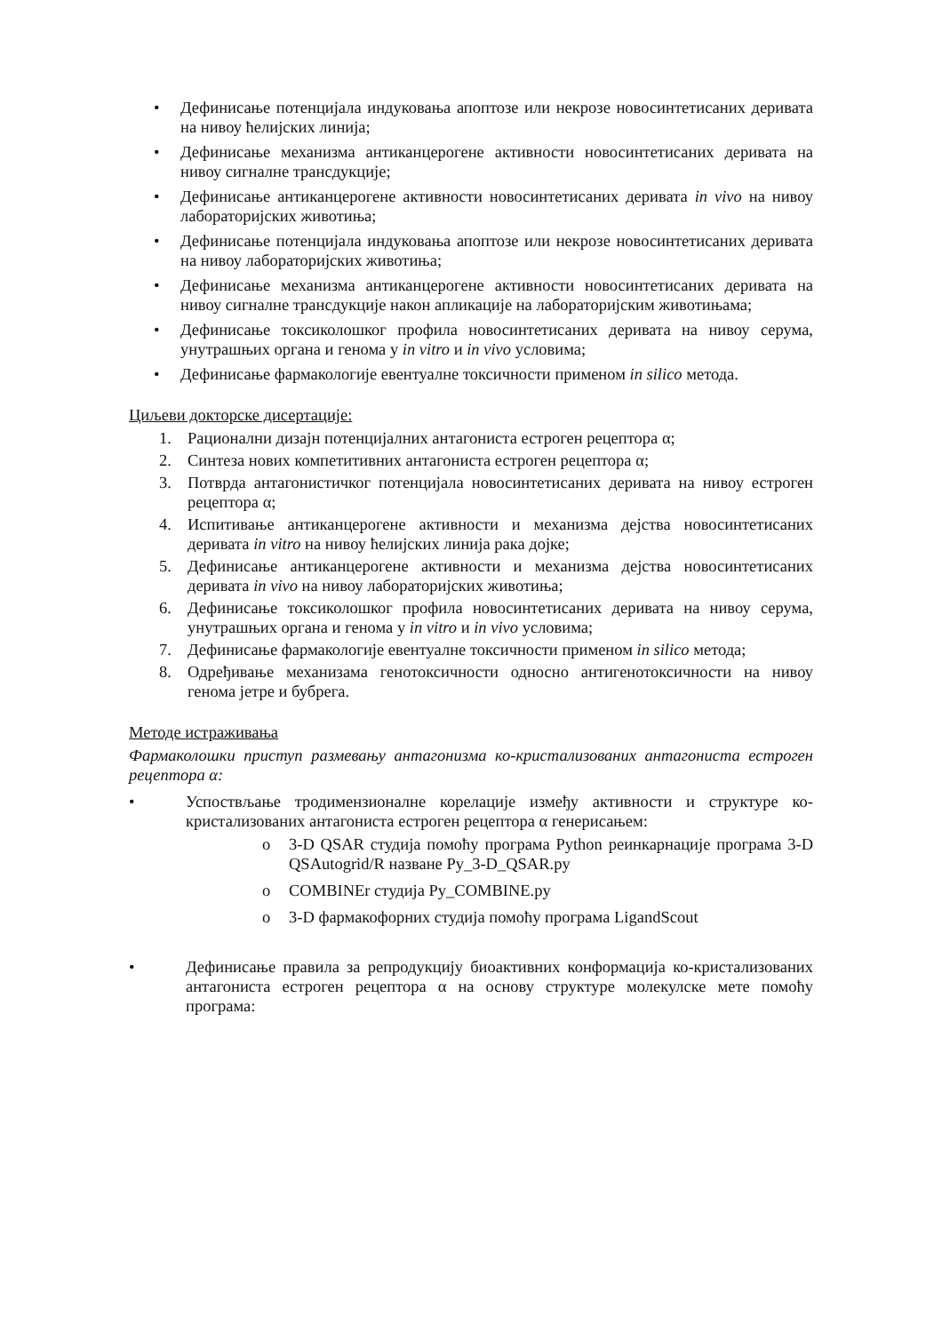• Дефинисање потенцијала индуковања апоптозе или некрозе новосинтетисаних деривата на нивоу ћелијских линија;
• Дефинисање механизма антиканцерогене активности новосинтетисаних деривата на нивоу сигналне трансдукције;
• Дефинисање антиканцерогене активности новосинтетисаних деривата in vivo на нивоу лабораторијских животиња;
• Дефинисање потенцијала индуковања апоптозе или некрозе новосинтетисаних деривата на нивоу лабораторијских животиња;
• Дефинисање механизма антиканцерогене активности новосинтетисаних деривата на нивоу сигналне трансдукције након апликације на лабораторијским животињама;
• Дефинисање токсиколошког профила новосинтетисаних деривата на нивоу серума, унутрашњих органа и генома у in vitro и in vivo условима;
• Дефинисање фармакологије евентуалне токсичности применом in silico метода.
Циљеви докторске дисертације:
1. Рационални дизајн потенцијалних антагониста естроген рецептора α;
2. Синтеза нових компетитивних антагониста естроген рецептора α;
3. Потврда антагонистичког потенцијала новосинтетисаних деривата на нивоу естроген рецептора α;
4. Испитивање антиканцерогене активности и механизма дејства новосинтетисаних деривата in vitro на нивоу ћелијских линија рака дојке;
5. Дефинисање антиканцерогене активности и механизма дејства новосинтетисаних деривата in vivo на нивоу лабораторијских животиња;
6. Дефинисање токсиколошког профила новосинтетисаних деривата на нивоу серума, унутрашњих органа и генома у in vitro и in vivo условима;
7. Дефинисање фармакологије евентуалне токсичности применом in silico метода;
8. Одређивање механизама генотоксичности односно антигенотоксичности на нивоу генома јетре и бубрега.
Методе истраживања
Фармаколошки приступ размевању антагонизма ко-кристализованих антагониста естроген рецептора α:
• Успоствљање тродимензионалне корелације између активности и структуре ко-кристализованих антагониста естроген рецептора α генерисањем:
o 3-D QSAR студија помоћу програма Python реинкарнације програма 3-D QSAutogrid/R назване Py_3-D_QSAR.py
o COMBINEr студија Py_COMBINE.py
o 3-D фармакофорних студија помоћу програма LigandScout
• Дефинисање правила за репродукцију биоактивних конформација ко-кристализованих антагониста естроген рецептора α на основу структуре молекулске мете помоћу програма: